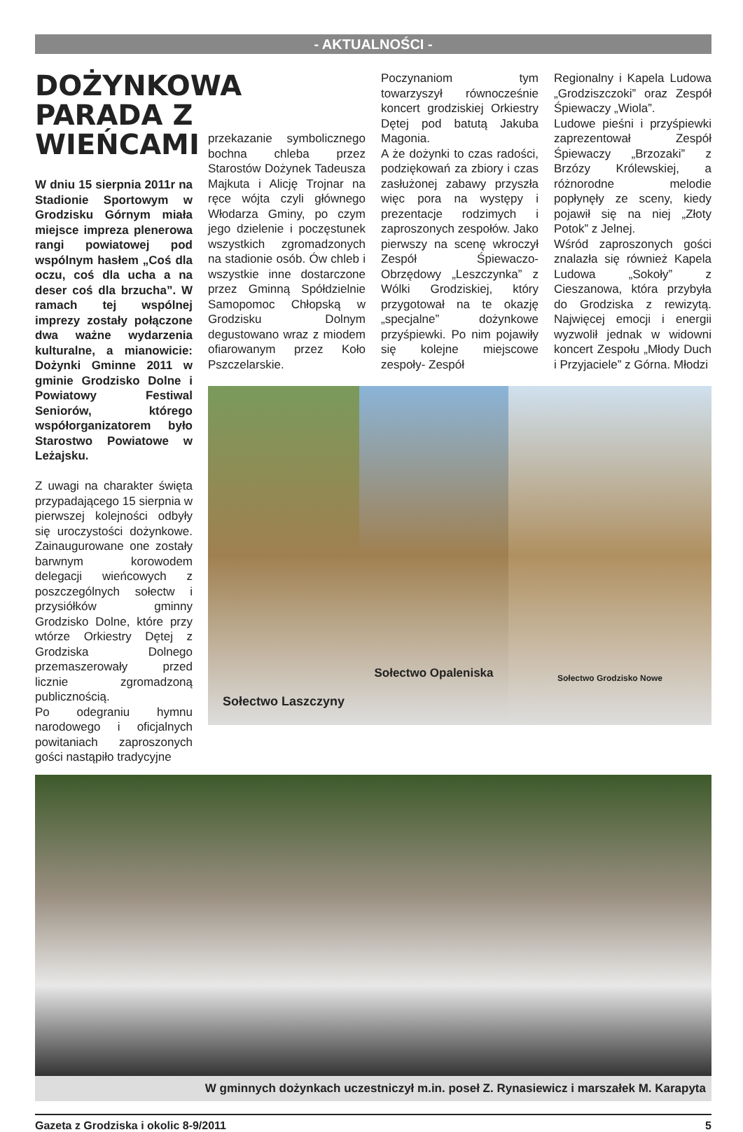- AKTUALNOŚCI -
DOŻYNKOWA PARADA Z WIEŃCAMI
W dniu 15 sierpnia 2011r na Stadionie Sportowym w Grodzisku Górnym miała miejsce impreza plenerowa rangi powiatowej pod wspólnym hasłem „Coś dla oczu, coś dla ucha a na deser coś dla brzucha”. W ramach tej wspólnej imprezy zostały połączone dwa ważne wydarzenia kulturalne, a mianowicie: Dożynki Gminne 2011 w gminie Grodzisko Dolne i Powiatowy Festiwal Seniorów, którego współorganizatorem było Starostwo Powiatowe w Leżajsku.
Z uwagi na charakter święta przypadającego 15 sierpnia w pierwszej kolejności odbyły się uroczystości dożynkowe. Zainaugurowane one zostały barwnym korowodem delegacji wieńcowych z poszczególnych sołectw i przysiółków gminny Grodzisko Dolne, które przy wtórze Orkiestry Dętej z Grodziska Dolnego przemaszerowały przed licznie zgromadzoną publicznością.
Po odegraniu hymnu narodowego i oficjalnych powitaniach zaproszonych gości nastąpiło tradycyjne
przekazanie symbolicznego bochna chleba przez Starostów Dożynek Tadeusza Majkuta i Alicję Trojnar na ręce wójta czyli głównego Włodarza Gminy, po czym jego dzielenie i poczęstunek wszystkich zgromadzonych na stadionie osób. Ów chleb i wszystkie inne dostarczone przez Gminną Spółdzielnie Samopomoc Chłopską w Grodzisku Dolnym degustowano wraz z miodem ofiarowanym przez Koło Pszczelarskie.
Poczynaniom tym towarzyszył równocześnie koncert grodziskiej Orkiestry Dętej pod batutą Jakuba Magonia.
A że dożynki to czas radości, podziękowań za zbiory i czas zasłużonej zabawy przyszła więc pora na występy i prezentacje rodzimych i zaproszonych zespołów. Jako pierwszy na scenę wkroczył Zespół Śpiewaczo-Obrzędowy „Leszczynka” z Wólki Grodziskiej, który przygotował na te okazję „specjalne” dożynkowe przyśpiewki. Po nim pojawiły się kolejne miejscowe zespoły- Zespół
Regionalny i Kapela Ludowa „Grodziszczoki” oraz Zespół Śpiewaczy „Wiola”.
Ludowe pieśni i przyśpiewki zaprezentował Zespół Śpiewaczy „Brzozaki” z Brzózy Królewskiej, a różnorodne melodie popłynęły ze sceny, kiedy pojawił się na niej „Złoty Potok” z Jelnej.
Wśród zaproszonych gości znalazła się również Kapela Ludowa „Sokoły” z Cieszanowa, która przybyła do Grodziska z rewizytą. Najwięcej emocji i energii wyzwolił jednak w widowni koncert Zespołu „Młody Duch i Przyjaciele” z Górna. Młodzi
Sołectwo Laszczyny
Sołectwo Opaleniska
Sołectwo Grodzisko Nowe
W gminnych dożynkach uczestniczył m.in. poseł Z. Rynasiewicz i marszałek M. Karapyta
Gazeta z Grodziska i okolic 8-9/2011 5